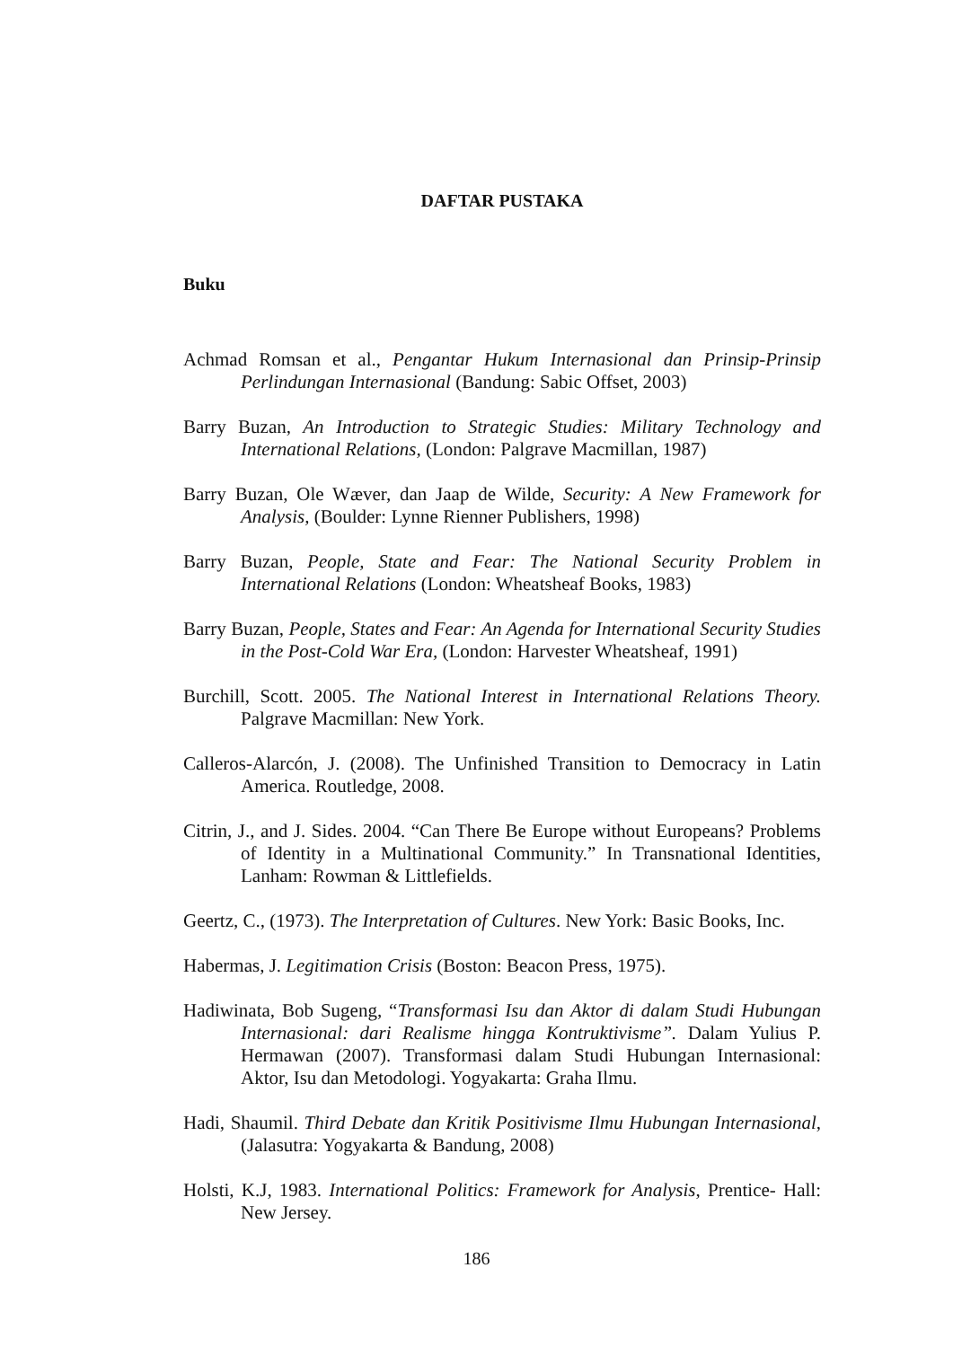DAFTAR PUSTAKA
Buku
Achmad Romsan et al., Pengantar Hukum Internasional dan Prinsip-Prinsip Perlindungan Internasional (Bandung: Sabic Offset, 2003)
Barry Buzan, An Introduction to Strategic Studies: Military Technology and International Relations, (London: Palgrave Macmillan, 1987)
Barry Buzan, Ole Wæver, dan Jaap de Wilde, Security: A New Framework for Analysis, (Boulder: Lynne Rienner Publishers, 1998)
Barry Buzan, People, State and Fear: The National Security Problem in International Relations (London: Wheatsheaf Books, 1983)
Barry Buzan, People, States and Fear: An Agenda for International Security Studies in the Post-Cold War Era, (London: Harvester Wheatsheaf, 1991)
Burchill, Scott. 2005. The National Interest in International Relations Theory. Palgrave Macmillan: New York.
Calleros-Alarcón, J. (2008). The Unfinished Transition to Democracy in Latin America. Routledge, 2008.
Citrin, J., and J. Sides. 2004. “Can There Be Europe without Europeans? Problems of Identity in a Multinational Community.” In Transnational Identities, Lanham: Rowman & Littlefields.
Geertz, C., (1973). The Interpretation of Cultures. New York: Basic Books, Inc.
Habermas, J. Legitimation Crisis (Boston: Beacon Press, 1975).
Hadiwinata, Bob Sugeng, “Transformasi Isu dan Aktor di dalam Studi Hubungan Internasional: dari Realisme hingga Kontruktivisme”. Dalam Yulius P. Hermawan (2007). Transformasi dalam Studi Hubungan Internasional: Aktor, Isu dan Metodologi. Yogyakarta: Graha Ilmu.
Hadi, Shaumil. Third Debate dan Kritik Positivisme Ilmu Hubungan Internasional, (Jalasutra: Yogyakarta & Bandung, 2008)
Holsti, K.J, 1983. International Politics: Framework for Analysis, Prentice- Hall: New Jersey.
186